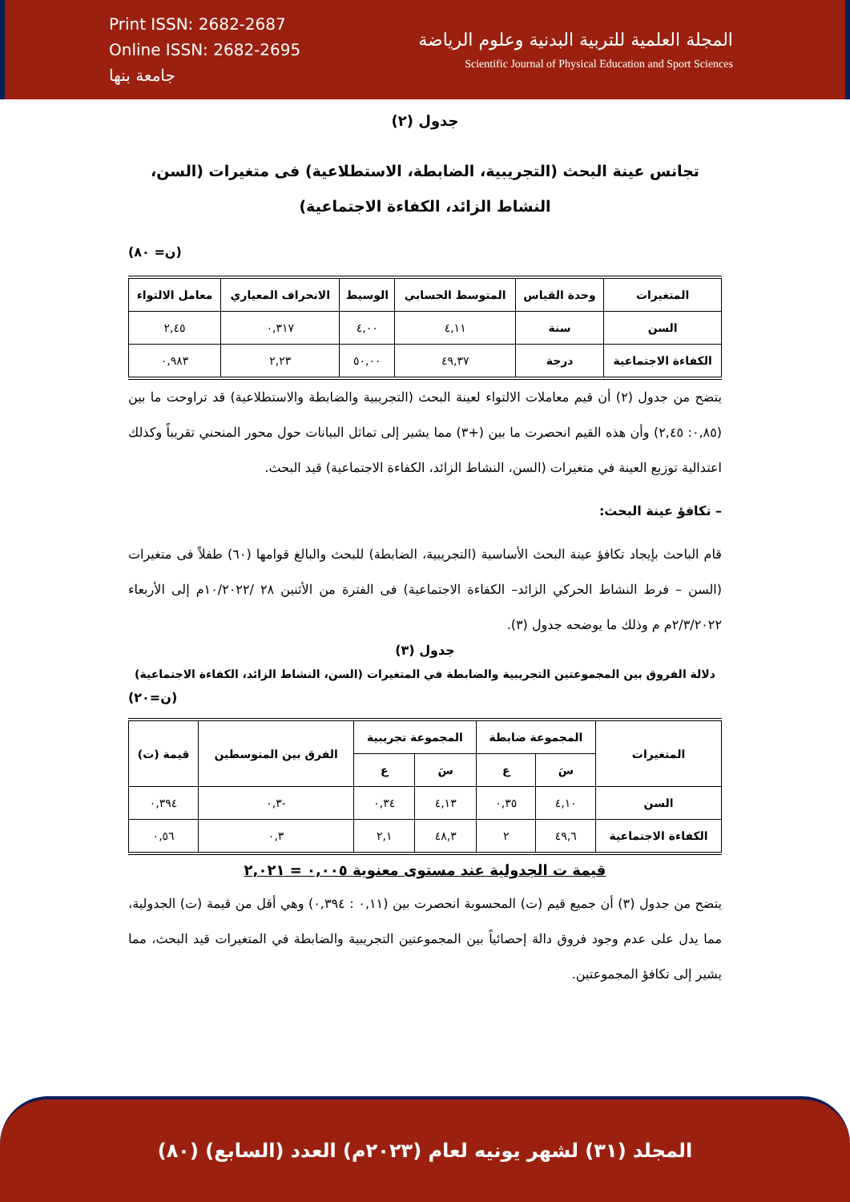Print ISSN: 2682-2687
Online ISSN: 2682-2695
جامعة بنها
المجلة العلمية للتربية البدنية وعلوم الرياضة
Scientific Journal of Physical Education and Sport Sciences
جدول (٢)
تجانس عينة البحث (التجريبية، الضابطة، الاستطلاعية) فى متغيرات (السن، النشاط الزائد، الكفاءة الاجتماعية)
(ن= ٨٠)
| المتغيرات | وحدة القياس | المتوسط الحسابي | الوسيط | الانحراف المعياري | معامل الالتواء |
| --- | --- | --- | --- | --- | --- |
| السن | سنة | ٤,١١ | ٤,٠٠ | ٠,٣١٧ | ٢,٤٥ |
| الكفاءة الاجتماعية | درجة | ٤٩,٣٧ | ٥٠,٠٠ | ٢,٢٣ | ٠,٩٨٣ |
يتضح من جدول (٢) أن قيم معاملات الالتواء لعينة البحث (التجريبية والضابطة والاستطلاعية) قد تراوحت ما بين (٠,٨٥: ٢,٤٥) وأن هذه القيم انحصرت ما بين (+٣) مما يشير إلى تماثل البيانات حول محور المنحني تقريباً وكذلك اعتدالية توزيع العينة في متغيرات (السن، النشاط الزائد، الكفاءة الاجتماعية) قيد البحث.
– تكافؤ عينة البحث:
قام الباحث بإيجاد تكافؤ عينة البحث الأساسية (التجريبية، الضابطة) للبحث والبالغ قوامها (٦٠) طفلاً فى متغيرات (السن – فرط النشاط الحركي الزائد– الكفاءة الاجتماعية) فى الفترة من الأثنين ٢٨ /١٠/٢٠٢٢م إلى الأربعاء ٢/٣/٢٠٢٢م م وذلك ما يوضحه جدول (٣).
جدول (٣)
دلالة الفروق بين المجموعتين التجريبية والضابطة في المتغيرات (السن، النشاط الزائد، الكفاءة الاجتماعية)
(ن=٢٠)
| المتغيرات | المجموعة ضابطة | | المجموعة تجريبية | | الفرق بين المتوسطين | قيمة (ت) |
| --- | --- | --- | --- | --- | --- | --- |
| | سَ | ع | سَ | ع | | |
| السن | ٤,١٠ | ٠,٣٥ | ٤,١٣ | ٠,٣٤ | -٠,٣ | ٠,٣٩٤ |
| الكفاءة الاجتماعية | ٤٩,٦ | ٢ | ٤٨,٣ | ٢,١ | ٠,٣ | ٠,٥٦ |
قيمة ت الجدولية عند مستوى معنوية ٠,٠٠٥ = ٢,٠٢١
يتضح من جدول (٣) أن جميع قيم (ت) المحسوبة انحصرت بين (٠,١١ : ٠,٣٩٤) وهي أقل من قيمة (ت) الجدولية، مما يدل على عدم وجود فروق دالة إحصائياً بين المجموعتين التجريبية والضابطة في المتغيرات قيد البحث، مما يشير إلى تكافؤ المجموعتين.
المجلد (٣١) لشهر يونيه لعام (٢٠٢٣م) العدد (السابع) (٨٠)